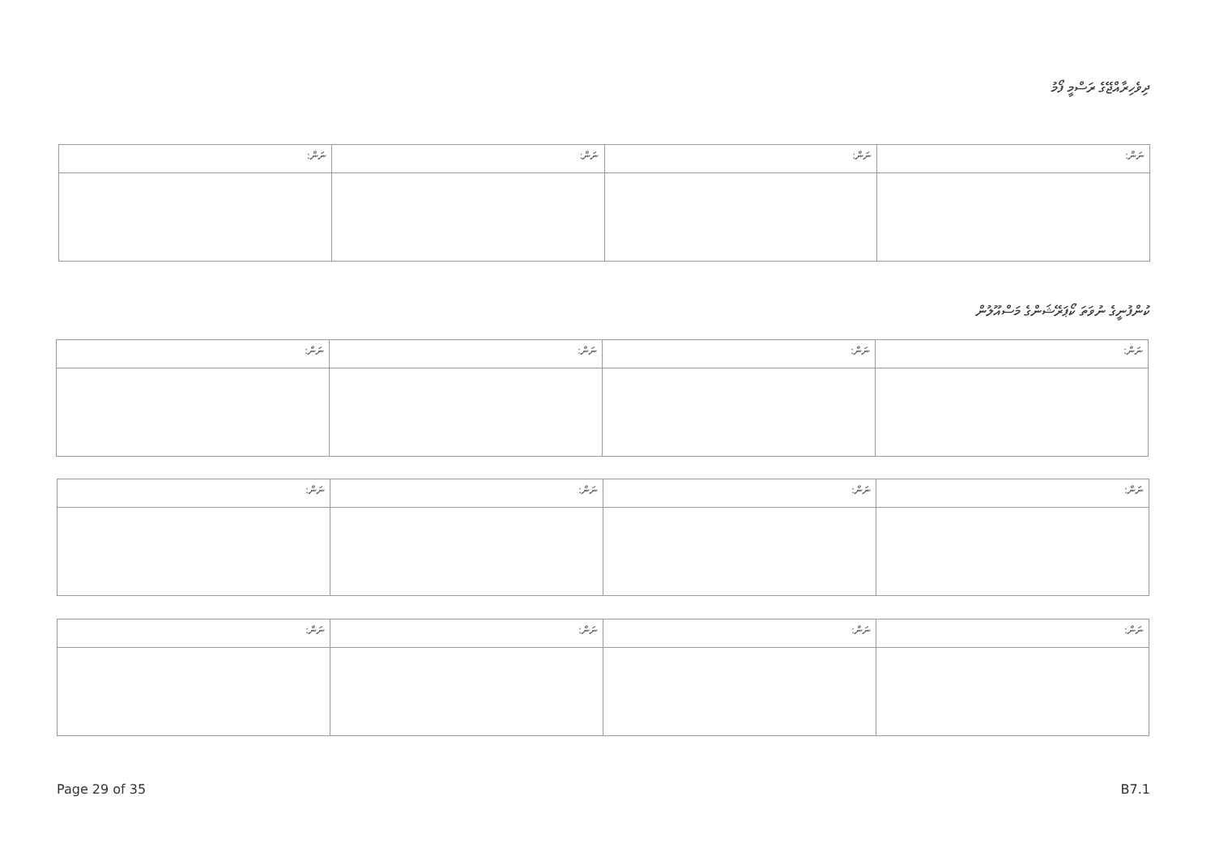ދިވެހިރާއްޖޭގެ ރަސްމީ ފޯމު
| ނަން: | ނަން: | ނަން: | ނަން: |
ކުންފުނީގެ ނުވަތަ ކޯޕަރޭޝަންގެ މަސްއޫލުން
| ނަން: | ނަން: | ނަން: | ނަން: |
| ނަން: | ނަން: | ނަން: | ނަން: |
| ނަން: | ނަން: | ނަން: | ނަން: |
Page 29 of 35 B7.1